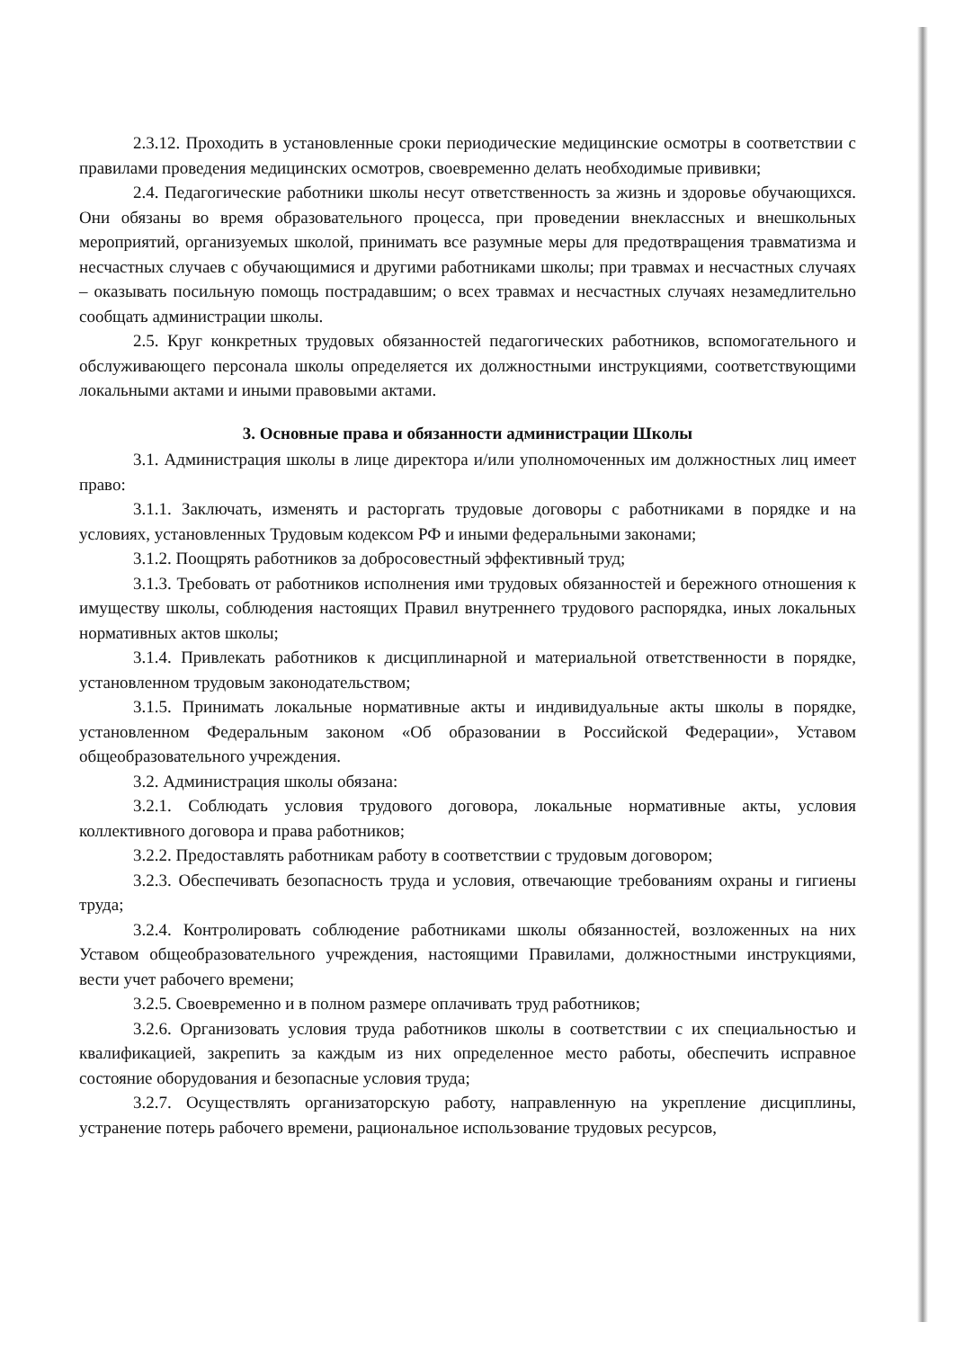2.3.12. Проходить в установленные сроки периодические медицинские осмотры в соответствии с правилами проведения медицинских осмотров, своевременно делать необходимые прививки;
2.4. Педагогические работники школы несут ответственность за жизнь и здоровье обучающихся. Они обязаны во время образовательного процесса, при проведении внеклассных и внешкольных мероприятий, организуемых школой, принимать все разумные меры для предотвращения травматизма и несчастных случаев с обучающимися и другими работниками школы; при травмах и несчастных случаях – оказывать посильную помощь пострадавшим; о всех травмах и несчастных случаях незамедлительно сообщать администрации школы.
2.5. Круг конкретных трудовых обязанностей педагогических работников, вспомогательного и обслуживающего персонала школы определяется их должностными инструкциями, соответствующими локальными актами и иными правовыми актами.
3. Основные права и обязанности администрации Школы
3.1. Администрация школы в лице директора и/или уполномоченных им должностных лиц имеет право:
3.1.1. Заключать, изменять и расторгать трудовые договоры с работниками в порядке и на условиях, установленных Трудовым кодексом РФ и иными федеральными законами;
3.1.2. Поощрять работников за добросовестный эффективный труд;
3.1.3. Требовать от работников исполнения ими трудовых обязанностей и бережного отношения к имуществу школы, соблюдения настоящих Правил внутреннего трудового распорядка, иных локальных нормативных актов школы;
3.1.4. Привлекать работников к дисциплинарной и материальной ответственности в порядке, установленном трудовым законодательством;
3.1.5. Принимать локальные нормативные акты и индивидуальные акты школы в порядке, установленном Федеральным законом «Об образовании в Российской Федерации», Уставом общеобразовательного учреждения.
3.2. Администрация школы обязана:
3.2.1. Соблюдать условия трудового договора, локальные нормативные акты, условия коллективного договора и права работников;
3.2.2. Предоставлять работникам работу в соответствии с трудовым договором;
3.2.3. Обеспечивать безопасность труда и условия, отвечающие требованиям охраны и гигиены труда;
3.2.4. Контролировать соблюдение работниками школы обязанностей, возложенных на них Уставом общеобразовательного учреждения, настоящими Правилами, должностными инструкциями, вести учет рабочего времени;
3.2.5. Своевременно и в полном размере оплачивать труд работников;
3.2.6. Организовать условия труда работников школы в соответствии с их специальностью и квалификацией, закрепить за каждым из них определенное место работы, обеспечить исправное состояние оборудования и безопасные условия труда;
3.2.7. Осуществлять организаторскую работу, направленную на укрепление дисциплины, устранение потерь рабочего времени, рациональное использование трудовых ресурсов,